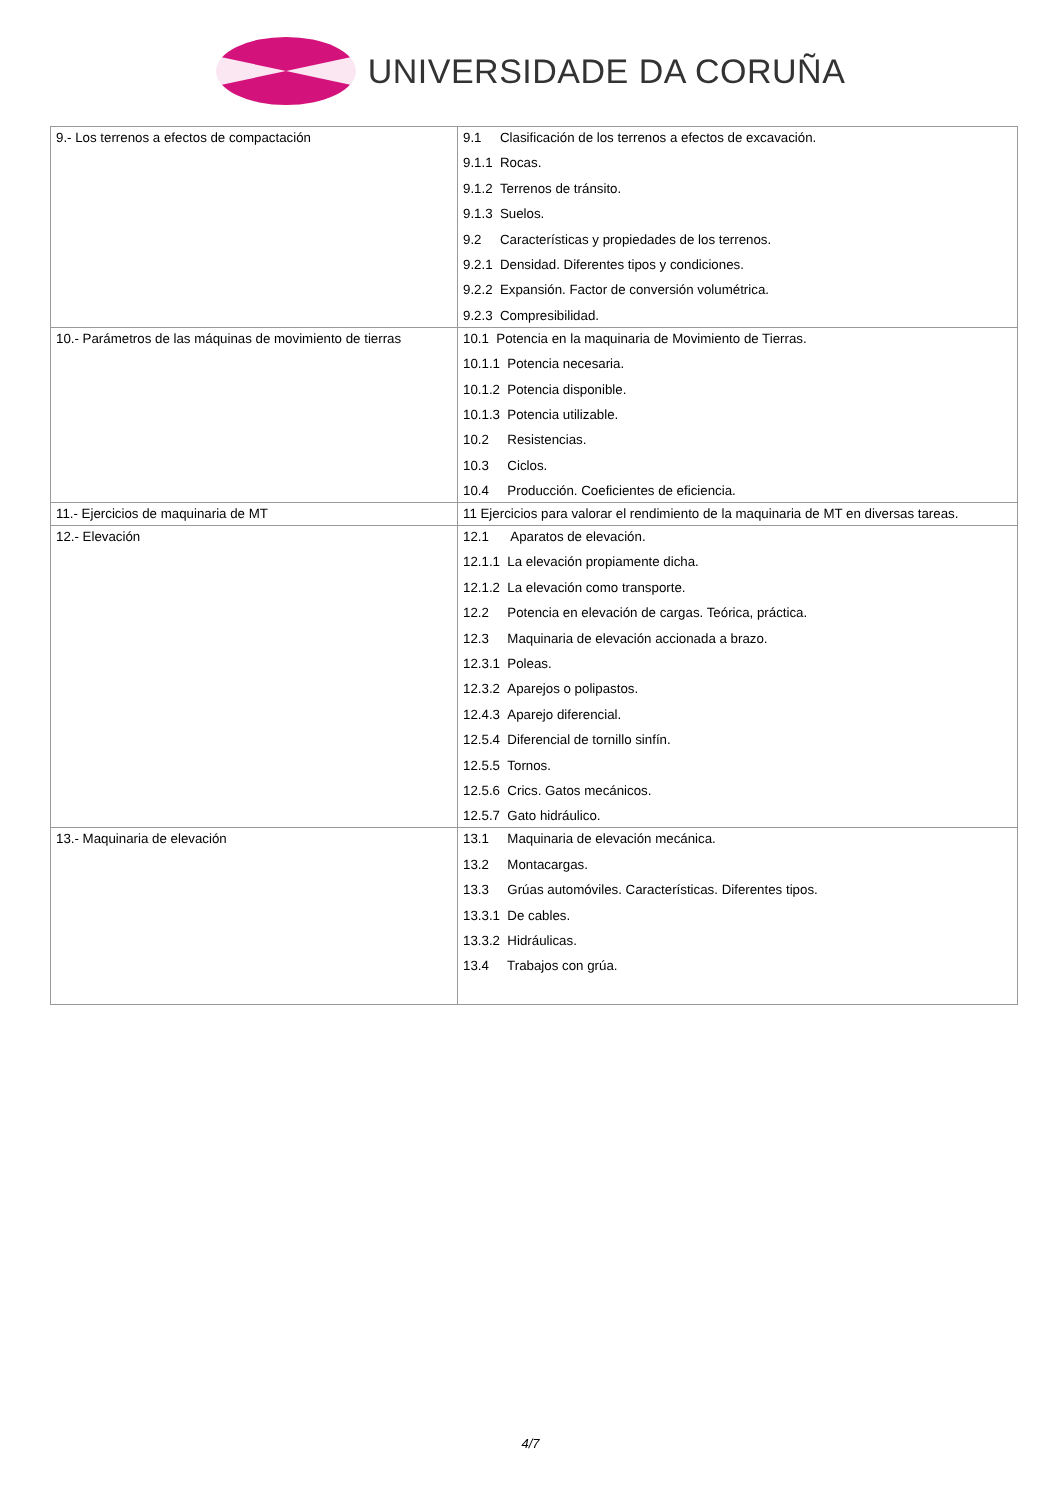UNIVERSIDADE DA CORUÑA
| 9.- Los terrenos a efectos de compactación | 9.1 Clasificación de los terrenos a efectos de excavación. 9.1.1 Rocas. 9.1.2 Terrenos de tránsito. 9.1.3 Suelos. 9.2 Características y propiedades de los terrenos. 9.2.1 Densidad. Diferentes tipos y condiciones. 9.2.2 Expansión. Factor de conversión volumétrica. 9.2.3 Compresibilidad. |
| 10.- Parámetros de las máquinas de movimiento de tierras | 10.1 Potencia en la maquinaria de Movimiento de Tierras. 10.1.1 Potencia necesaria. 10.1.2 Potencia disponible. 10.1.3 Potencia utilizable. 10.2 Resistencias. 10.3 Ciclos. 10.4 Producción. Coeficientes de eficiencia. |
| 11.- Ejercicios de maquinaria de MT | 11 Ejercicios para valorar el rendimiento de la maquinaria de MT en diversas tareas. |
| 12.- Elevación | 12.1 Aparatos de elevación. 12.1.1 La elevación propiamente dicha. 12.1.2 La elevación como transporte. 12.2 Potencia en elevación de cargas. Teórica, práctica. 12.3 Maquinaria de elevación accionada a brazo. 12.3.1 Poleas. 12.3.2 Aparejos o polipastos. 12.4.3 Aparejo diferencial. 12.5.4 Diferencial de tornillo sinfín. 12.5.5 Tornos. 12.5.6 Crics. Gatos mecánicos. 12.5.7 Gato hidráulico. |
| 13.- Maquinaria de elevación | 13.1 Maquinaria de elevación mecánica. 13.2 Montacargas. 13.3 Grúas automóviles. Características. Diferentes tipos. 13.3.1 De cables. 13.3.2 Hidráulicas. 13.4 Trabajos con grúa. |
4/7